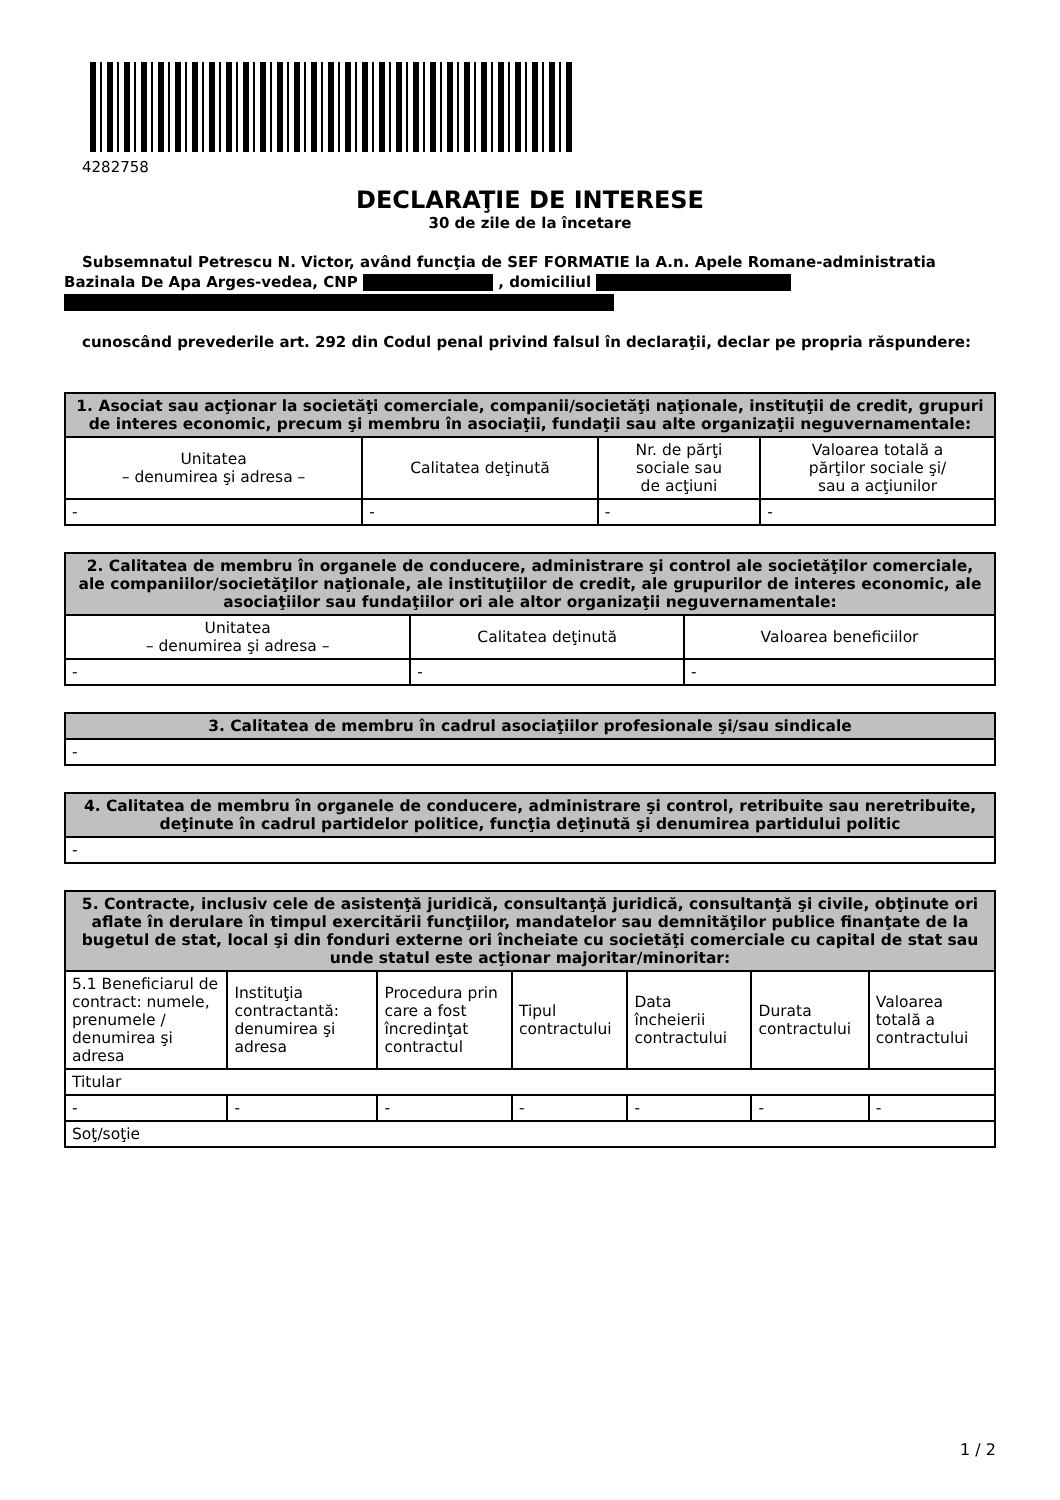4282758
DECLARAŢIE DE INTERESE
30 de zile de la încetare
Subsemnatul Petrescu N. Victor, având funcţia de SEF FORMATIE la A.n. Apele Romane-administratia Bazinala De Apa Arges-vedea, CNP , domiciliul
cunoscând prevederile art. 292 din Codul penal privind falsul în declaraţii, declar pe propria răspundere:
| 1. Asociat sau acţionar la societăţi comerciale, companii/societăţi naţionale, instituţii de credit, grupuri de interes economic, precum şi membru în asociaţii, fundaţii sau alte organizaţii neguvernamentale: | | | |
| --- | --- | --- | --- |
| Unitatea – denumirea şi adresa – | Calitatea deţinută | Nr. de părţi sociale sau de acţiuni | Valoarea totală a părţilor sociale şi/ sau a acţiunilor |
| - | - | - | - |
| 2. Calitatea de membru în organele de conducere, administrare şi control ale societăţilor comerciale, ale companiilor/societăţilor naţionale, ale instituţiilor de credit, ale grupurilor de interes economic, ale asociaţiilor sau fundaţiilor ori ale altor organizaţii neguvernamentale: | | |
| --- | --- | --- |
| Unitatea – denumirea şi adresa – | Calitatea deţinută | Valoarea beneficiilor |
| - | - | - |
| 3. Calitatea de membru în cadrul asociaţiilor profesionale şi/sau sindicale |
| --- |
| - |
| 4. Calitatea de membru în organele de conducere, administrare şi control, retribuite sau neretribuite, deţinute în cadrul partidelor politice, funcţia deţinută şi denumirea partidului politic |
| --- |
| - |
| 5. Contracte, inclusiv cele de asistenţă juridică, consultanţă juridică, consultanţă şi civile, obţinute ori aflate în derulare în timpul exercitării funcţiilor, mandatelor sau demnităţilor publice finanţate de la bugetul de stat, local şi din fonduri externe ori încheiate cu societăţi comerciale cu capital de stat sau unde statul este acţionar majoritar/minoritar: | | | | | | |
| --- | --- | --- | --- | --- | --- | --- |
| 5.1 Beneficiarul de contract: numele, prenumele / denumirea şi adresa | Instituţia contractantă: denumirea şi adresa | Procedura prin care a fost încredinţat contractul | Tipul contractului | Data încheierii contractului | Durata contractului | Valoarea totală a contractului |
| Titular | | | | | | |
| - | - | - | - | - | - | - |
| Soţ/soţie | | | | | | |
1 / 2